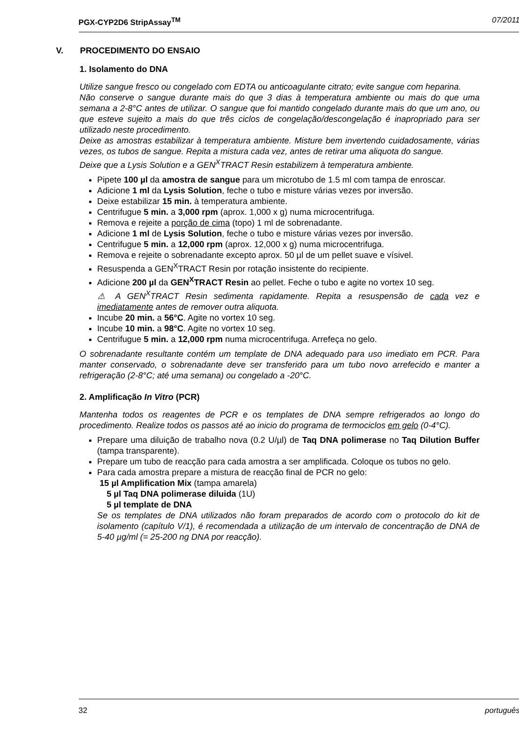PGX-CYP2D6 StripAssay<sup>TM</sup> 07/2011
V. PROCEDIMENTO DO ENSAIO
1. Isolamento do DNA
Utilize sangue fresco ou congelado com EDTA ou anticoagulante citrato; evite sangue com heparina.
Não conserve o sangue durante mais do que 3 dias à temperatura ambiente ou mais do que uma semana a 2-8°C antes de utilizar. O sangue que foi mantido congelado durante mais do que um ano, ou que esteve sujeito a mais do que três ciclos de congelação/descongelação é inapropriado para ser utilizado neste procedimento.
Deixe as amostras estabilizar à temperatura ambiente. Misture bem invertendo cuidadosamente, várias vezes, os tubos de sangue. Repita a mistura cada vez, antes de retirar uma aliquota do sangue.
Deixe que a Lysis Solution e a GEN<sup>X</sup>TRACT Resin estabilizem à temperatura ambiente.
Pipete 100 µl da amostra de sangue para um microtubo de 1.5 ml com tampa de enroscar.
Adicione 1 ml da Lysis Solution, feche o tubo e misture várias vezes por inversão.
Deixe estabilizar 15 min. à temperatura ambiente.
Centrifugue 5 min. a 3,000 rpm (aprox. 1,000 x g) numa microcentrifuga.
Remova e rejeite a porção de cima (topo) 1 ml de sobrenadante.
Adicione 1 ml de Lysis Solution, feche o tubo e misture várias vezes por inversão.
Centrifugue 5 min. a 12,000 rpm (aprox. 12,000 x g) numa microcentrifuga.
Remova e rejeite o sobrenadante excepto aprox. 50 µl de um pellet suave e vísivel.
Resuspenda a GEN<sup>X</sup>TRACT Resin por rotação insistente do recipiente.
Adicione 200 µl da GEN<sup>X</sup>TRACT Resin ao pellet. Feche o tubo e agite no vortex 10 seg.
⚠ A GEN<sup>X</sup>TRACT Resin sedimenta rapidamente. Repita a resuspensão de cada vez e imediatamente antes de remover outra aliquota.
Incube 20 min. a 56°C. Agite no vortex 10 seg.
Incube 10 min. a 98°C. Agite no vortex 10 seg.
Centrifugue 5 min. a 12,000 rpm numa microcentrifuga. Arrefeça no gelo.
O sobrenadante resultante contém um template de DNA adequado para uso imediato em PCR. Para manter conservado, o sobrenadante deve ser transferido para um tubo novo arrefecido e manter a refrigeração (2-8°C; até uma semana) ou congelado a -20°C.
2. Amplificação In Vitro (PCR)
Mantenha todos os reagentes de PCR e os templates de DNA sempre refrigerados ao longo do procedimento. Realize todos os passos até ao inicio do programa de termociclos em gelo (0-4°C).
Prepare uma diluição de trabalho nova (0.2 U/µl) de Taq DNA polimerase no Taq Dilution Buffer (tampa transparente).
Prepare um tubo de reacção para cada amostra a ser amplificada. Coloque os tubos no gelo.
Para cada amostra prepare a mistura de reacção final de PCR no gelo:
15 µl Amplification Mix (tampa amarela)
5 µl Taq DNA polimerase diluida (1U)
5 µl template de DNA
Se os templates de DNA utilizados não foram preparados de acordo com o protocolo do kit de isolamento (capítulo V/1), é recomendada a utilização de um intervalo de concentração de DNA de 5-40 µg/ml (= 25-200 ng DNA por reacção).
32 português